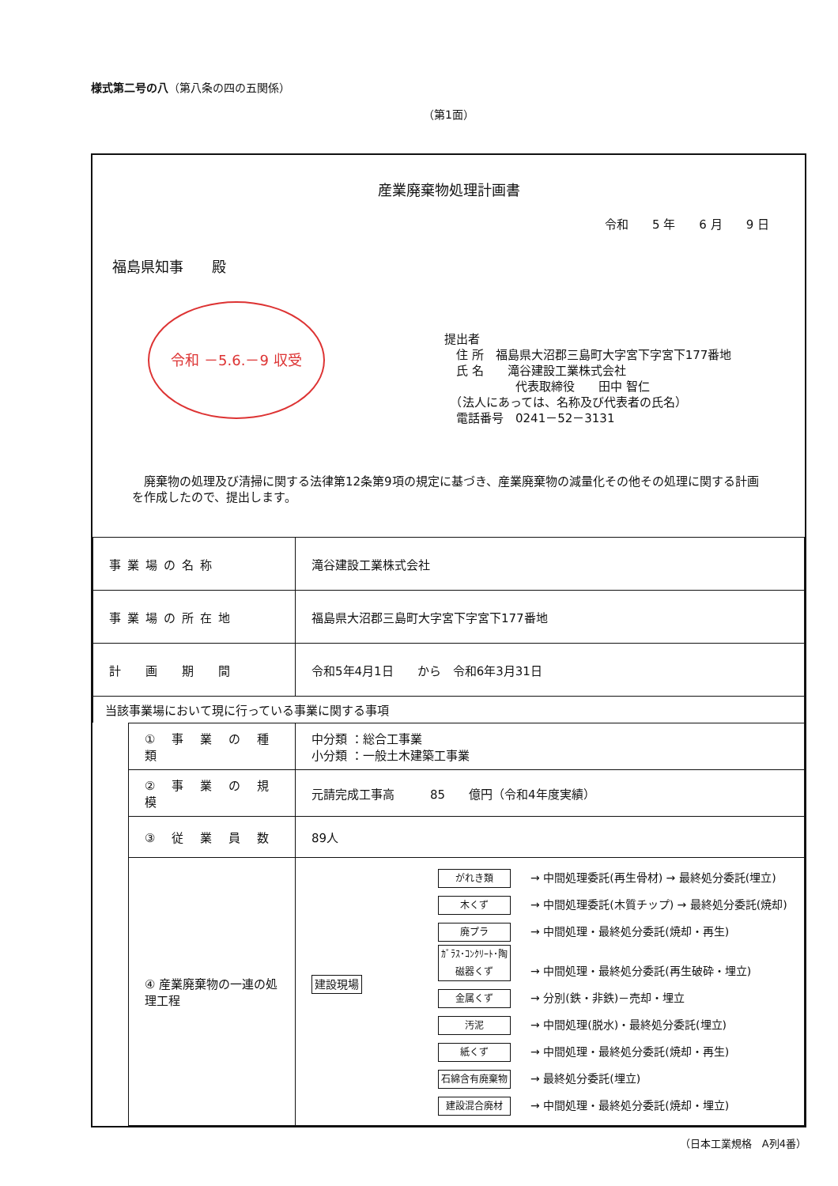様式第二号の八（第八条の四の五関係）
（第1面）
産業廃棄物処理計画書
令和　　5 年　　6 月　　9 日
福島県知事　　殿
令和 －5.6.－9 収受
提出者
　住 所　福島県大沼郡三島町大字宮下字宮下177番地
　氏 名　　滝谷建設工業株式会社
　　　　　　代表取締役　　田中 智仁
　（法人にあっては、名称及び代表者の氏名）
　電話番号　0241－52－3131
　廃棄物の処理及び清掃に関する法律第12条第9項の規定に基づき、産業廃棄物の減量化その他その処理に関する計画を作成したので、提出します。
| 事業場の名称 | 滝谷建設工業株式会社 |
| 事業場の所在地 | 福島県大沼郡三島町大字宮下字宮下177番地 |
| 計 画 期 間 | 令和5年4月1日 から 令和6年3月31日 |
| 当該事業場において現に行っている事業に関する事項 | |
| ① 事 業 の 種 類 | 中分類 ：総合工事業 小分類 ：一般土木建築工事業 |
| ② 事 業 の 規 模 | 元請完成工事高 85 億円（令和4年度実績） |
| ③ 従 業 員 数 | 89人 |
| ④ 産業廃棄物の一連の処理工程 | 建設現場 がれき類 → 中間処理委託(再生骨材) → 最終処分委託(埋立) 木くず → 中間処理委託(木質チップ) → 最終処分委託(焼却) 廃プラ → 中間処理・最終処分委託(焼却・再生) ｶﾞﾗｽ･ｺﾝｸﾘｰﾄ･陶磁器くず → 中間処理・最終処分委託(再生破砕・埋立) 金属くず → 分別(鉄・非鉄)－売却・埋立 汚泥 → 中間処理(脱水)・最終処分委託(埋立) 紙くず → 中間処理・最終処分委託(焼却・再生) 石綿含有廃棄物 → 最終処分委託(埋立) 建設混合廃材 → 中間処理・最終処分委託(焼却・埋立) |
（日本工業規格　A列4番）